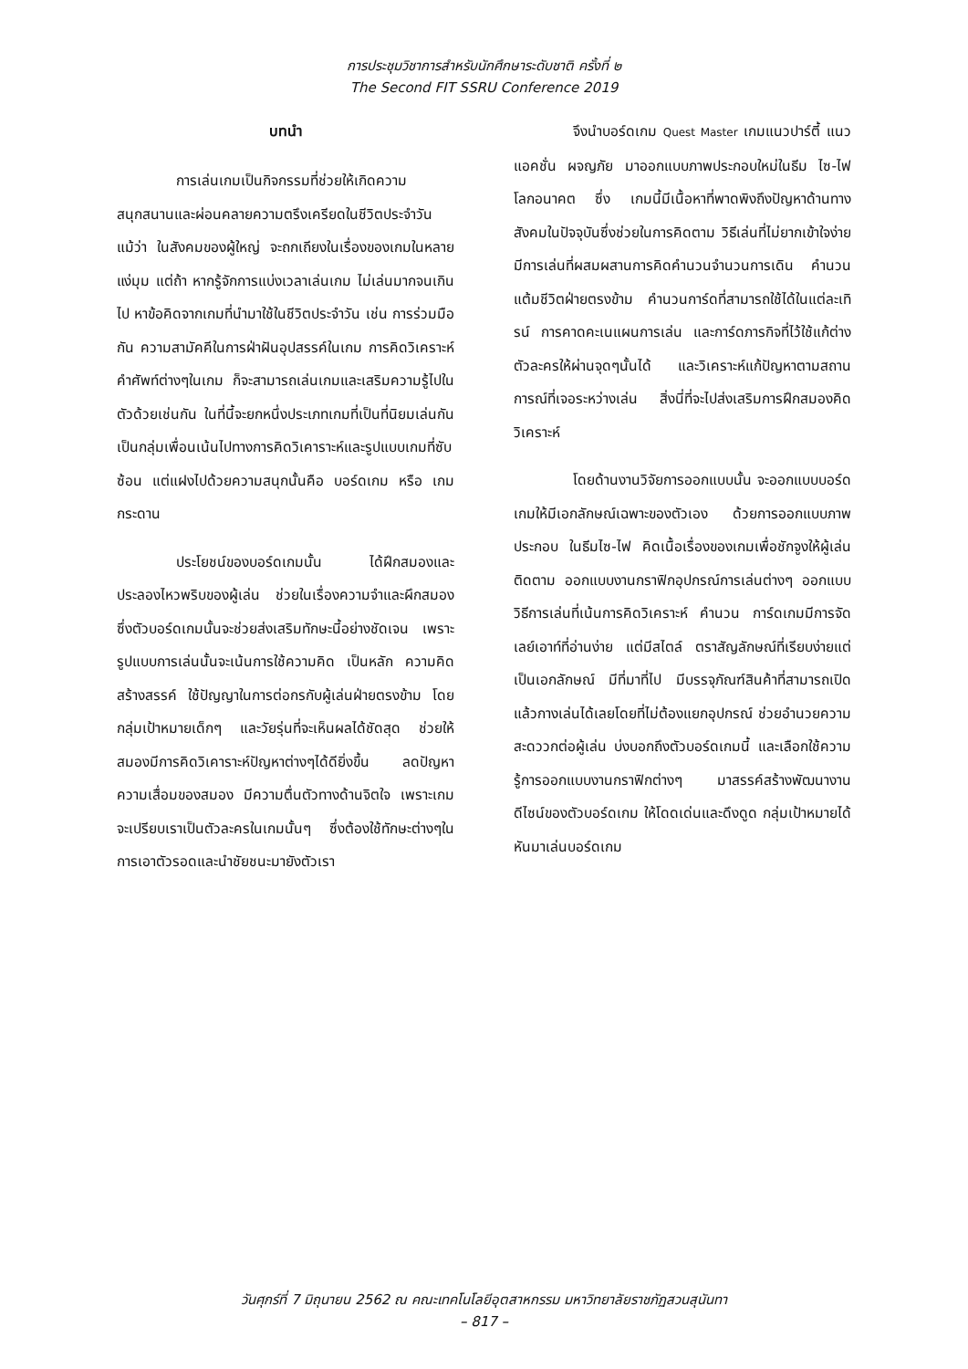การประชุมวิชาการสำหรับนักศึกษาระดับชาติ ครั้งที่ ๒
The Second FIT SSRU Conference 2019
บทนำ
การเล่นเกมเป็นกิจกรรมที่ช่วยให้เกิดความสนุกสนานและผ่อนคลายความตรึงเครียดในชีวิตประจำวัน แม้ว่า ในสังคมของผู้ใหญ่ จะถกเถียงในเรื่องของเกมในหลายแง่มุม แต่ถ้า หากรู้จักการแบ่งเวลาเล่นเกม ไม่เล่นมากจนเกินไป หาข้อคิดจากเกมที่นำมาใช้ในชีวิตประจำวัน เช่น การร่วมมือกัน ความสามัคคีในการฝ่าฝันอุปสรรค์ในเกม การคิดวิเคราะห์ คำศัพท์ต่างๆในเกม ก็จะสามารถเล่นเกมและเสริมความรู้ไปในตัวด้วยเช่นกัน ในที่นี้จะยกหนึ่งประเภทเกมที่เป็นที่นิยมเล่นกันเป็นกลุ่มเพื่อนเน้นไปทางการคิดวิเคาราะห์และรูปแบบเกมที่ซับซ้อน แต่แฝงไปด้วยความสนุกนั้นคือ บอร์ดเกม หรือ เกมกระดาน
ประโยชน์ของบอร์ดเกมนั้น ได้ฝึกสมองและประลองไหวพริบของผู้เล่น ช่วยในเรื่องความจำและผึกสมอง ซึ่งตัวบอร์ดเกมนั้นจะช่วยส่งเสริมทักษะนี้อย่างชัดเจน เพราะรูปแบบการเล่นนั้นจะเน้นการใช้ความคิด เป็นหลัก ความคิดสร้างสรรค์ ใช้ปัญญาในการต่อกรกับผู้เล่นฝ่ายตรงข้าม โดยกลุ่มเป้าหมายเด็กๆ และวัยรุ่นที่จะเห็นผลได้ชัดสุด ช่วยให้สมองมีการคิดวิเคาราะห์ปัญหาต่างๆได้ดียิ่งขึ้น ลดปัญหาความเสื่อมของสมอง มีความตื่นตัวทางด้านจิตใจ เพราะเกมจะเปรียบเราเป็นตัวละครในเกมนั้นๆ ซึ่งต้องใช้ทักษะต่างๆในการเอาตัวรอดและนำชัยชนะมายังตัวเรา
จึงนำบอร์ดเกม Quest Master เกมแนวปาร์ตี้ แนวแอคชั่น ผจญภัย มาออกแบบภาพประกอบใหม่ในธีม ไซ-ไฟ โลกอนาคต ซึ่ง เกมนี้มีเนื้อหาที่พาดพิงถึงปัญหาด้านทางสังคมในปัจจุบันซึ่งช่วยในการคิดตาม วิธีเล่นที่ไม่ยากเข้าใจง่าย มีการเล่นที่ผสมผสานการคิดคำนวนจำนวนการเดิน คำนวนแต้มชีวิตฝ่ายตรงข้าม คำนวนการ์ดที่สามารถใช้ได้ในแต่ละเทิรน์ การคาดคะเนแผนการเล่น และการ์ดภารกิจที่ไว้ใช้แก้ต่างตัวละครให้ผ่านจุดๆนั้นได้ และวิเคราะห์แก้ปัญหาตามสถาน การณ์ที่เจอระหว่างเล่น สิ่งนี่ที่จะไปส่งเสริมการฝึกสมองคิดวิเคราะห์
โดยด้านงานวิจัยการออกแบบนั้น จะออกแบบบอร์ดเกมให้มีเอกลักษณ์เฉพาะของตัวเอง ด้วยการออกแบบภาพประกอบ ในธีมไซ-ไฟ คิดเนื้อเรื่องของเกมเพื่อชักจูงให้ผู้เล่นติดตาม ออกแบบงานกราฟิกอุปกรณ์การเล่นต่างๆ ออกแบบวิธีการเล่นที่เน้นการคิดวิเคราะห์ คำนวน การ์ดเกมมีการจัดเลย์เอาท์ที่อ่านง่าย แต่มีสไตล์ ตราสัญลักษณ์ที่เรียบง่ายแต่เป็นเอกลักษณ์ มีที่มาที่ไป มีบรรจุภัณฑ์สินค้าที่สามารถเปิดแล้วกางเล่นได้เลยโดยที่ไม่ต้องแยกอุปกรณ์ ช่วยอำนวยความสะดววกต่อผู้เล่น บ่งบอกถึงตัวบอร์ดเกมนี้ และเลือกใช้ความรู้การออกแบบงานกราฟิกต่างๆ มาสรรค์สร้างพัฒนางานดีไซน์ของตัวบอร์ดเกม ให้โดดเด่นและดึงดูด กลุ่มเป้าหมายได้หันมาเล่นบอร์ดเกม
วันศุกร์ที่ 7 มิถุนายน 2562 ณ คณะเทคโนโลยีอุตสาหกรรม มหาวิทยาลัยราชภัฏสวนสุนันทา
– 817 –